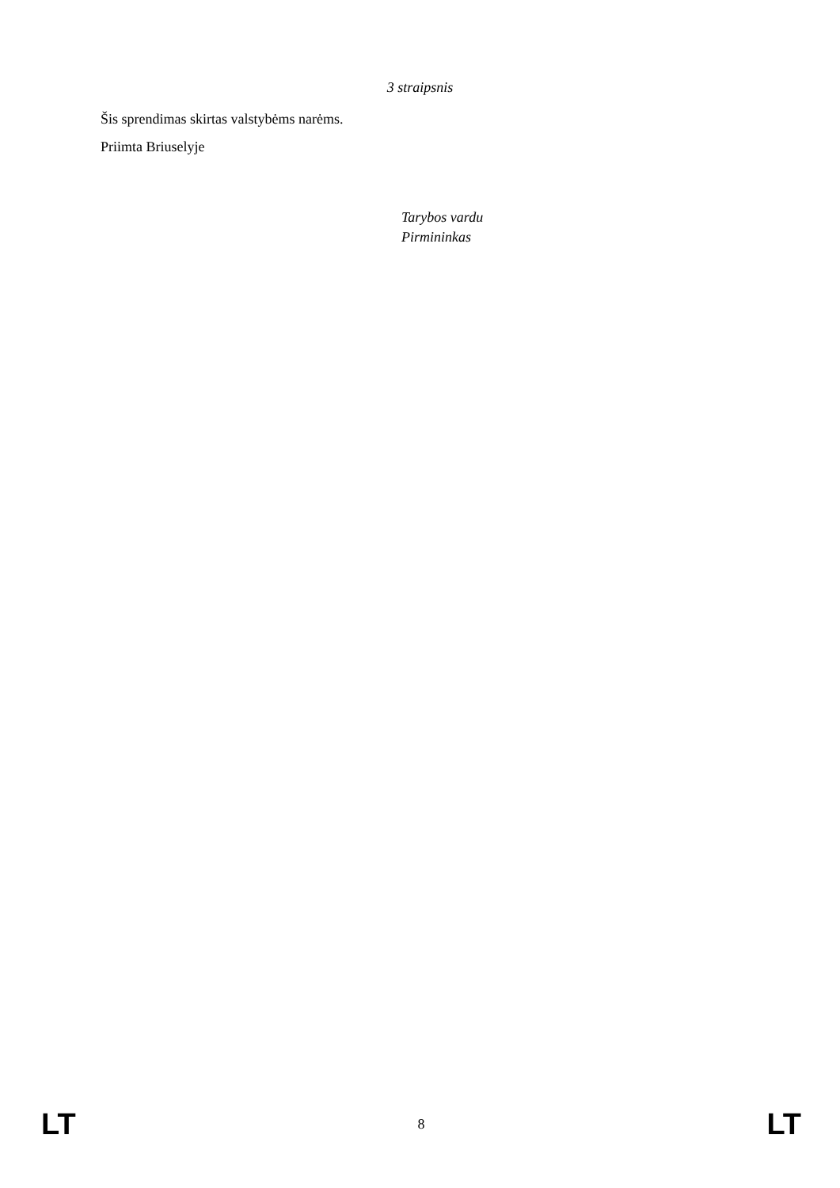3 straipsnis
Šis sprendimas skirtas valstybėms narėms.
Priimta Briuselyje
Tarybos vardu
Pirmininkas
LT 8 LT